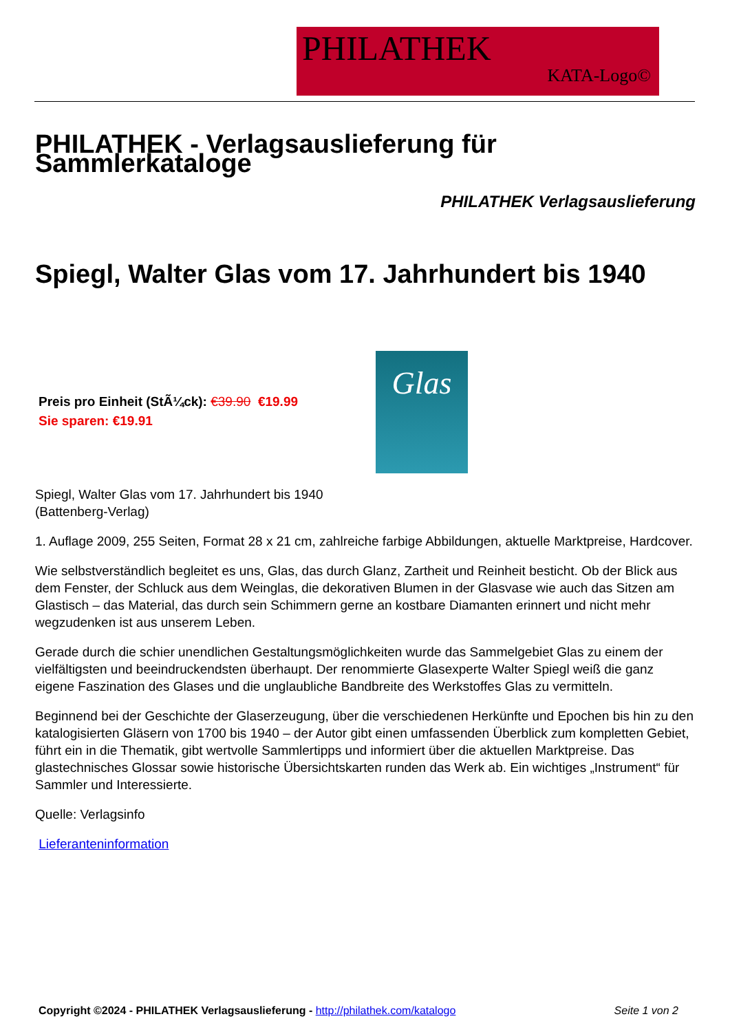PHILATHEK
KATA-Logo©
PHILATHEK - Verlagsauslieferung für Sammlerkataloge
PHILATHEK Verlagsauslieferung
Spiegl, Walter Glas vom 17. Jahrhundert bis 1940
Preis pro Einheit (StÃ¼ck): €39.90 €19.99
Sie sparen: €19.91
Glas
Spiegl, Walter Glas vom 17. Jahrhundert bis 1940
(Battenberg-Verlag)
1. Auflage 2009, 255 Seiten, Format 28 x 21 cm, zahlreiche farbige Abbildungen, aktuelle Marktpreise, Hardcover.
Wie selbstverständlich begleitet es uns, Glas, das durch Glanz, Zartheit und Reinheit besticht. Ob der Blick aus dem Fenster, der Schluck aus dem Weinglas, die dekorativen Blumen in der Glasvase wie auch das Sitzen am Glastisch – das Material, das durch sein Schimmern gerne an kostbare Diamanten erinnert und nicht mehr wegzudenken ist aus unserem Leben.
Gerade durch die schier unendlichen Gestaltungsmöglichkeiten wurde das Sammelgebiet Glas zu einem der vielfältigsten und beeindruckendsten überhaupt. Der renommierte Glasexperte Walter Spiegl weiß die ganz eigene Faszination des Glases und die unglaubliche Bandbreite des Werkstoffes Glas zu vermitteln.
Beginnend bei der Geschichte der Glaserzeugung, über die verschiedenen Herkünfte und Epochen bis hin zu den katalogisierten Gläsern von 1700 bis 1940 – der Autor gibt einen umfassenden Überblick zum kompletten Gebiet, führt ein in die Thematik, gibt wertvolle Sammlertipps und informiert über die aktuellen Marktpreise. Das glastechnisches Glossar sowie historische Übersichtskarten runden das Werk ab. Ein wichtiges „Instrument“ für Sammler und Interessierte.
Quelle: Verlagsinfo
Lieferanteninformation
Copyright ©2024 - PHILATHEK Verlagsauslieferung - http://philathek.com/katalogo Seite 1 von 2